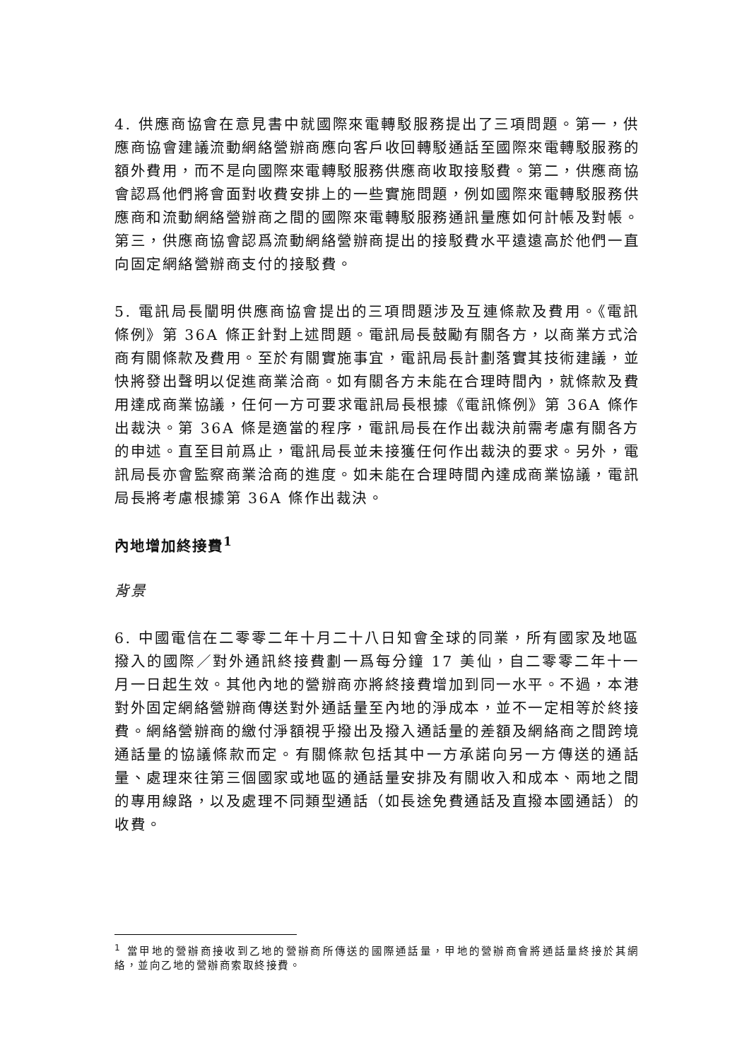4. 供應商協會在意見書中就國際來電轉駁服務提出了三項問題。第一，供應商協會建議流動網絡營辦商應向客戶收回轉駁通話至國際來電轉駁服務的額外費用，而不是向國際來電轉駁服務供應商收取接駁費。第二，供應商協會認爲他們將會面對收費安排上的一些實施問題，例如國際來電轉駁服務供應商和流動網絡營辦商之間的國際來電轉駁服務通訊量應如何計帳及對帳。第三，供應商協會認爲流動網絡營辦商提出的接駁費水平遠遠高於他們一直向固定網絡營辦商支付的接駁費。
5. 電訊局長闡明供應商協會提出的三項問題涉及互連條款及費用。《電訊條例》第 36A 條正針對上述問題。電訊局長鼓勵有關各方，以商業方式洽商有關條款及費用。至於有關實施事宜，電訊局長計劃落實其技術建議，並快將發出聲明以促進商業洽商。如有關各方未能在合理時間內，就條款及費用達成商業協議，任何一方可要求電訊局長根據《電訊條例》第 36A 條作出裁決。第 36A 條是適當的程序，電訊局長在作出裁決前需考慮有關各方的申述。直至目前爲止，電訊局長並未接獲任何作出裁決的要求。另外，電訊局長亦會監察商業洽商的進度。如未能在合理時間內達成商業協議，電訊局長將考慮根據第 36A 條作出裁決。
內地增加終接費<sup>1</sup>
背景
6. 中國電信在二零零二年十月二十八日知會全球的同業，所有國家及地區撥入的國際／對外通訊終接費劃一爲每分鐘 17 美仙，自二零零二年十一月一日起生效。其他內地的營辦商亦將終接費增加到同一水平。不過，本港對外固定網絡營辦商傳送對外通話量至內地的淨成本，並不一定相等於終接費。網絡營辦商的繳付淨額視乎撥出及撥入通話量的差額及網絡商之間跨境通話量的協議條款而定。有關條款包括其中一方承諾向另一方傳送的通話量、處理來往第三個國家或地區的通話量安排及有關收入和成本、兩地之間的專用線路，以及處理不同類型通話（如長途免費通話及直撥本國通話）的收費。
<sup>1</sup> 當甲地的營辦商接收到乙地的營辦商所傳送的國際通話量，甲地的營辦商會將通話量終接於其網絡，並向乙地的營辦商索取終接費。